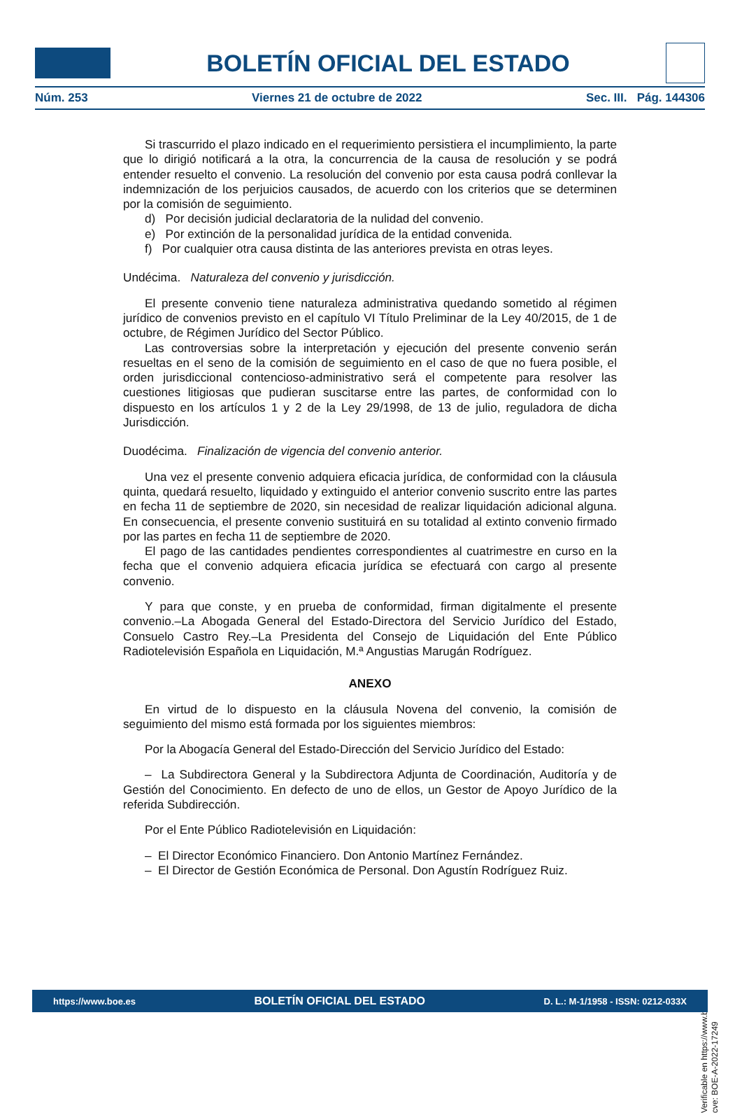BOLETÍN OFICIAL DEL ESTADO
Núm. 253 Viernes 21 de octubre de 2022 Sec. III. Pág. 144306
Si trascurrido el plazo indicado en el requerimiento persistiera el incumplimiento, la parte que lo dirigió notificará a la otra, la concurrencia de la causa de resolución y se podrá entender resuelto el convenio. La resolución del convenio por esta causa podrá conllevar la indemnización de los perjuicios causados, de acuerdo con los criterios que se determinen por la comisión de seguimiento.
d) Por decisión judicial declaratoria de la nulidad del convenio.
e) Por extinción de la personalidad jurídica de la entidad convenida.
f) Por cualquier otra causa distinta de las anteriores prevista en otras leyes.
Undécima. Naturaleza del convenio y jurisdicción.
El presente convenio tiene naturaleza administrativa quedando sometido al régimen jurídico de convenios previsto en el capítulo VI Título Preliminar de la Ley 40/2015, de 1 de octubre, de Régimen Jurídico del Sector Público.
Las controversias sobre la interpretación y ejecución del presente convenio serán resueltas en el seno de la comisión de seguimiento en el caso de que no fuera posible, el orden jurisdiccional contencioso-administrativo será el competente para resolver las cuestiones litigiosas que pudieran suscitarse entre las partes, de conformidad con lo dispuesto en los artículos 1 y 2 de la Ley 29/1998, de 13 de julio, reguladora de dicha Jurisdicción.
Duodécima. Finalización de vigencia del convenio anterior.
Una vez el presente convenio adquiera eficacia jurídica, de conformidad con la cláusula quinta, quedará resuelto, liquidado y extinguido el anterior convenio suscrito entre las partes en fecha 11 de septiembre de 2020, sin necesidad de realizar liquidación adicional alguna. En consecuencia, el presente convenio sustituirá en su totalidad al extinto convenio firmado por las partes en fecha 11 de septiembre de 2020.
El pago de las cantidades pendientes correspondientes al cuatrimestre en curso en la fecha que el convenio adquiera eficacia jurídica se efectuará con cargo al presente convenio.
Y para que conste, y en prueba de conformidad, firman digitalmente el presente convenio.–La Abogada General del Estado-Directora del Servicio Jurídico del Estado, Consuelo Castro Rey.–La Presidenta del Consejo de Liquidación del Ente Público Radiotelevisión Española en Liquidación, M.ª Angustias Marugán Rodríguez.
ANEXO
En virtud de lo dispuesto en la cláusula Novena del convenio, la comisión de seguimiento del mismo está formada por los siguientes miembros:
Por la Abogacía General del Estado-Dirección del Servicio Jurídico del Estado:
– La Subdirectora General y la Subdirectora Adjunta de Coordinación, Auditoría y de Gestión del Conocimiento. En defecto de uno de ellos, un Gestor de Apoyo Jurídico de la referida Subdirección.
Por el Ente Público Radiotelevisión en Liquidación:
– El Director Económico Financiero. Don Antonio Martínez Fernández.
– El Director de Gestión Económica de Personal. Don Agustín Rodríguez Ruiz.
Verificable en https://www.boe.es
cve: BOE-A-2022-17249
https://www.boe.es BOLETÍN OFICIAL DEL ESTADO D. L.: M-1/1958 - ISSN: 0212-033X